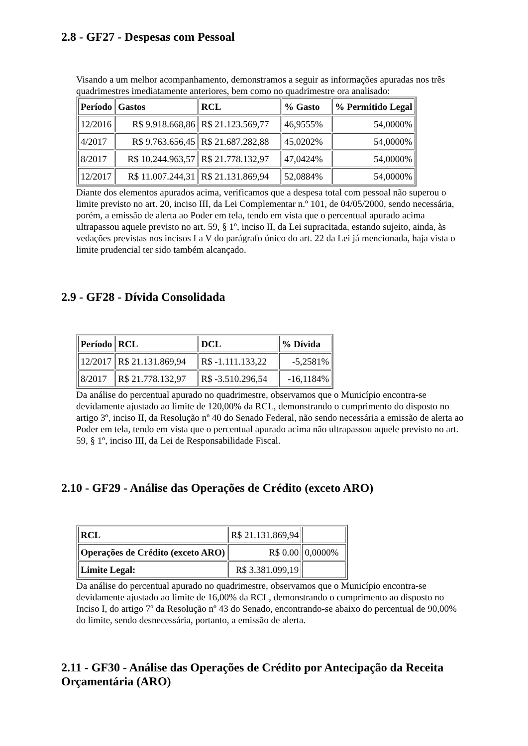2.8 - GF27 - Despesas com Pessoal
Visando a um melhor acompanhamento, demonstramos a seguir as informações apuradas nos três quadrimestres imediatamente anteriores, bem como no quadrimestre ora analisado:
| Período | Gastos | RCL | % Gasto | % Permitido Legal |
| --- | --- | --- | --- | --- |
| 12/2016 | R$ 9.918.668,86 | R$ 21.123.569,77 | 46,9555% | 54,0000% |
| 4/2017 | R$ 9.763.656,45 | R$ 21.687.282,88 | 45,0202% | 54,0000% |
| 8/2017 | R$ 10.244.963,57 | R$ 21.778.132,97 | 47,0424% | 54,0000% |
| 12/2017 | R$ 11.007.244,31 | R$ 21.131.869,94 | 52,0884% | 54,0000% |
Diante dos elementos apurados acima, verificamos que a despesa total com pessoal não superou o limite previsto no art. 20, inciso III, da Lei Complementar n.º 101, de 04/05/2000, sendo necessária, porém, a emissão de alerta ao Poder em tela, tendo em vista que o percentual apurado acima ultrapassou aquele previsto no art. 59, § 1º, inciso II, da Lei supracitada, estando sujeito, ainda, às vedações previstas nos incisos I a V do parágrafo único do art. 22 da Lei já mencionada, haja vista o limite prudencial ter sido também alcançado.
2.9 - GF28 - Dívida Consolidada
| Período | RCL | DCL | % Dívida |
| --- | --- | --- | --- |
| 12/2017 | R$ 21.131.869,94 | R$ -1.111.133,22 | -5,2581% |
| 8/2017 | R$ 21.778.132,97 | R$ -3.510.296,54 | -16,1184% |
Da análise do percentual apurado no quadrimestre, observamos que o Município encontra-se devidamente ajustado ao limite de 120,00% da RCL, demonstrando o cumprimento do disposto no artigo 3º, inciso II, da Resolução nº 40 do Senado Federal, não sendo necessária a emissão de alerta ao Poder em tela, tendo em vista que o percentual apurado acima não ultrapassou aquele previsto no art. 59, § 1º, inciso III, da Lei de Responsabilidade Fiscal.
2.10 - GF29 - Análise das Operações de Crédito (exceto ARO)
| RCL | R$ 21.131.869,94 | |
| Operações de Crédito (exceto ARO) | R$ 0.00 | 0,0000% |
| Limite Legal: | R$ 3.381.099,19 | |
Da análise do percentual apurado no quadrimestre, observamos que o Município encontra-se devidamente ajustado ao limite de 16,00% da RCL, demonstrando o cumprimento ao disposto no Inciso I, do artigo 7º da Resolução nº 43 do Senado, encontrando-se abaixo do percentual de 90,00% do limite, sendo desnecessária, portanto, a emissão de alerta.
2.11 - GF30 - Análise das Operações de Crédito por Antecipação da Receita Orçamentária (ARO)